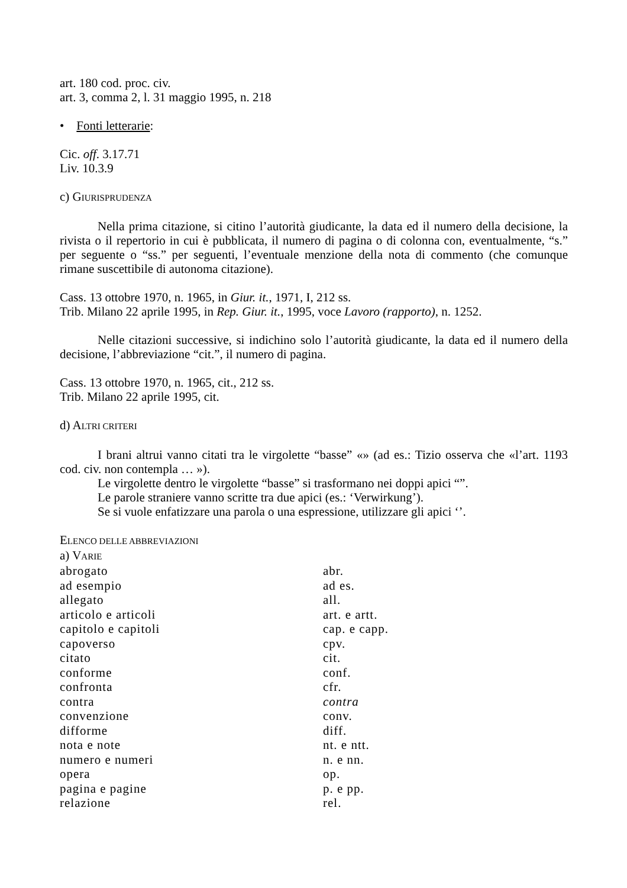art. 180 cod. proc. civ.
art. 3, comma 2, l. 31 maggio 1995, n. 218
• Fonti letterarie:
Cic. off. 3.17.71
Liv. 10.3.9
c) GIURISPRUDENZA
Nella prima citazione, si citino l’autorità giudicante, la data ed il numero della decisione, la rivista o il repertorio in cui è pubblicata, il numero di pagina o di colonna con, eventualmente, “s.” per seguente o “ss.” per seguenti, l’eventuale menzione della nota di commento (che comunque rimane suscettibile di autonoma citazione).
Cass. 13 ottobre 1970, n. 1965, in Giur. it., 1971, I, 212 ss.
Trib. Milano 22 aprile 1995, in Rep. Giur. it., 1995, voce Lavoro (rapporto), n. 1252.
Nelle citazioni successive, si indichino solo l’autorità giudicante, la data ed il numero della decisione, l’abbreviazione “cit.”, il numero di pagina.
Cass. 13 ottobre 1970, n. 1965, cit., 212 ss.
Trib. Milano 22 aprile 1995, cit.
d) ALTRI CRITERI
I brani altrui vanno citati tra le virgolette “basse” «» (ad es.: Tizio osserva che «l’art. 1193 cod. civ. non contempla … »).
Le virgolette dentro le virgolette “basse” si trasformano nei doppi apici “”.
Le parole straniere vanno scritte tra due apici (es.: ‘Verwirkung’).
Se si vuole enfatizzare una parola o una espressione, utilizzare gli apici ‘’.
ELENCO DELLE ABBREVIAZIONI
a) VARIE
| abrogato | abr. |
| ad esempio | ad es. |
| allegato | all. |
| articolo e articoli | art. e artt. |
| capitolo e capitoli | cap. e capp. |
| capoverso | cpv. |
| citato | cit. |
| conforme | conf. |
| confronta | cfr. |
| contra | contra |
| convenzione | conv. |
| difforme | diff. |
| nota e note | nt. e ntt. |
| numero e numeri | n. e nn. |
| opera | op. |
| pagina e pagine | p. e pp. |
| relazione | rel. |